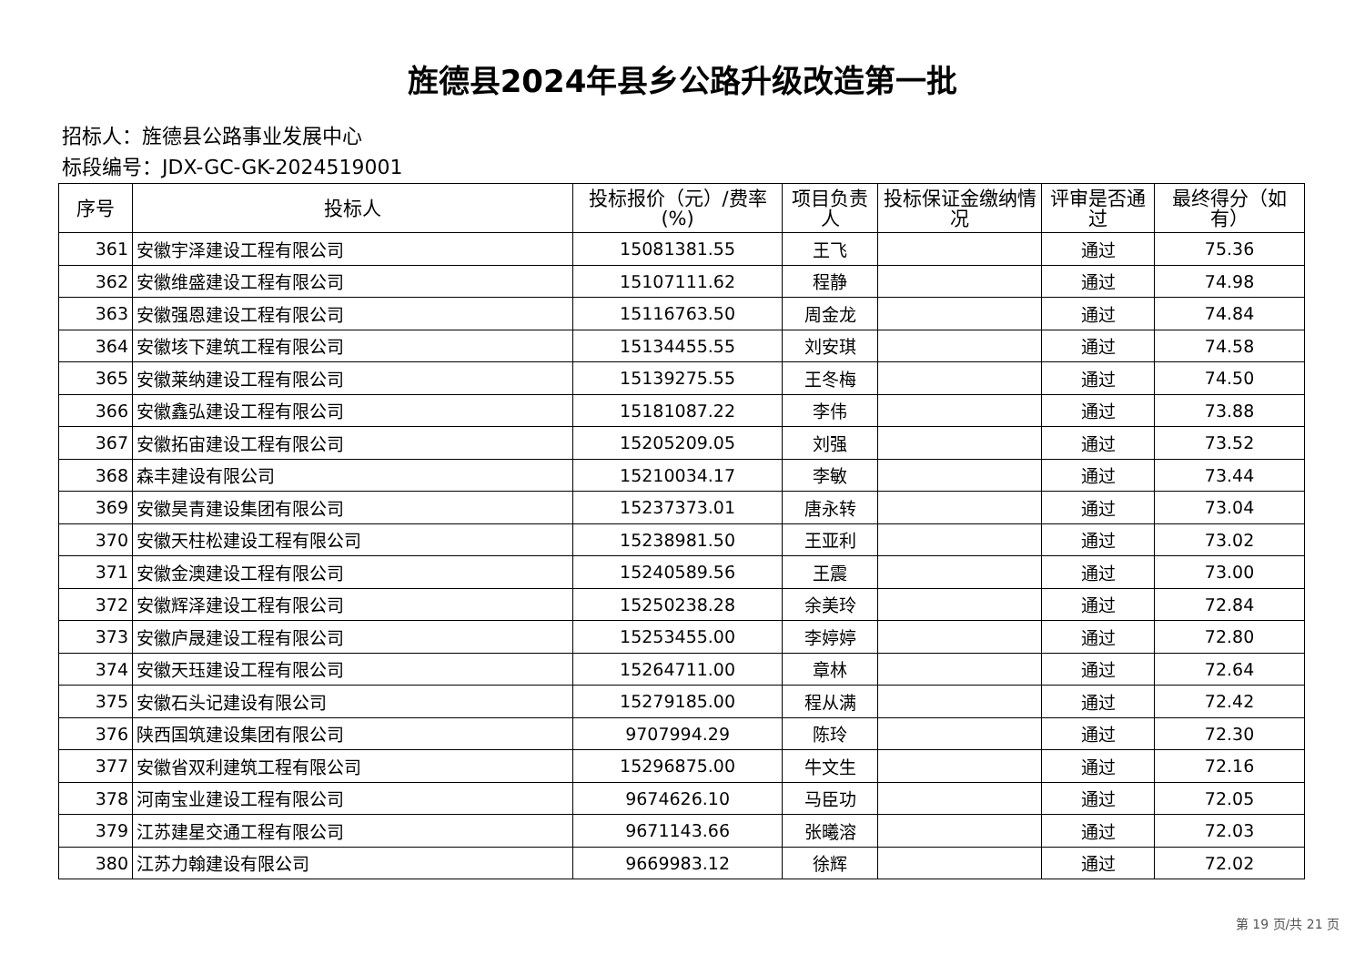旌德县2024年县乡公路升级改造第一批
招标人：旌德县公路事业发展中心
标段编号：JDX-GC-GK-2024519001
| 序号 | 投标人 | 投标报价（元）/费率(%) | 项目负责人 | 投标保证金缴纳情况 | 评审是否通过 | 最终得分（如有） |
| --- | --- | --- | --- | --- | --- | --- |
| 361 | 安徽宇泽建设工程有限公司 | 15081381.55 | 王飞 | | 通过 | 75.36 |
| 362 | 安徽维盛建设工程有限公司 | 15107111.62 | 程静 | | 通过 | 74.98 |
| 363 | 安徽强恩建设工程有限公司 | 15116763.50 | 周金龙 | | 通过 | 74.84 |
| 364 | 安徽垓下建筑工程有限公司 | 15134455.55 | 刘安琪 | | 通过 | 74.58 |
| 365 | 安徽莱纳建设工程有限公司 | 15139275.55 | 王冬梅 | | 通过 | 74.50 |
| 366 | 安徽鑫弘建设工程有限公司 | 15181087.22 | 李伟 | | 通过 | 73.88 |
| 367 | 安徽拓宙建设工程有限公司 | 15205209.05 | 刘强 | | 通过 | 73.52 |
| 368 | 森丰建设有限公司 | 15210034.17 | 李敏 | | 通过 | 73.44 |
| 369 | 安徽昊青建设集团有限公司 | 15237373.01 | 唐永转 | | 通过 | 73.04 |
| 370 | 安徽天柱松建设工程有限公司 | 15238981.50 | 王亚利 | | 通过 | 73.02 |
| 371 | 安徽金澳建设工程有限公司 | 15240589.56 | 王震 | | 通过 | 73.00 |
| 372 | 安徽辉泽建设工程有限公司 | 15250238.28 | 余美玲 | | 通过 | 72.84 |
| 373 | 安徽庐晟建设工程有限公司 | 15253455.00 | 李婷婷 | | 通过 | 72.80 |
| 374 | 安徽天珏建设工程有限公司 | 15264711.00 | 章林 | | 通过 | 72.64 |
| 375 | 安徽石头记建设有限公司 | 15279185.00 | 程从满 | | 通过 | 72.42 |
| 376 | 陕西国筑建设集团有限公司 | 9707994.29 | 陈玲 | | 通过 | 72.30 |
| 377 | 安徽省双利建筑工程有限公司 | 15296875.00 | 牛文生 | | 通过 | 72.16 |
| 378 | 河南宝业建设工程有限公司 | 9674626.10 | 马臣功 | | 通过 | 72.05 |
| 379 | 江苏建星交通工程有限公司 | 9671143.66 | 张曦溶 | | 通过 | 72.03 |
| 380 | 江苏力翰建设有限公司 | 9669983.12 | 徐辉 | | 通过 | 72.02 |
第 19 页/共 21 页